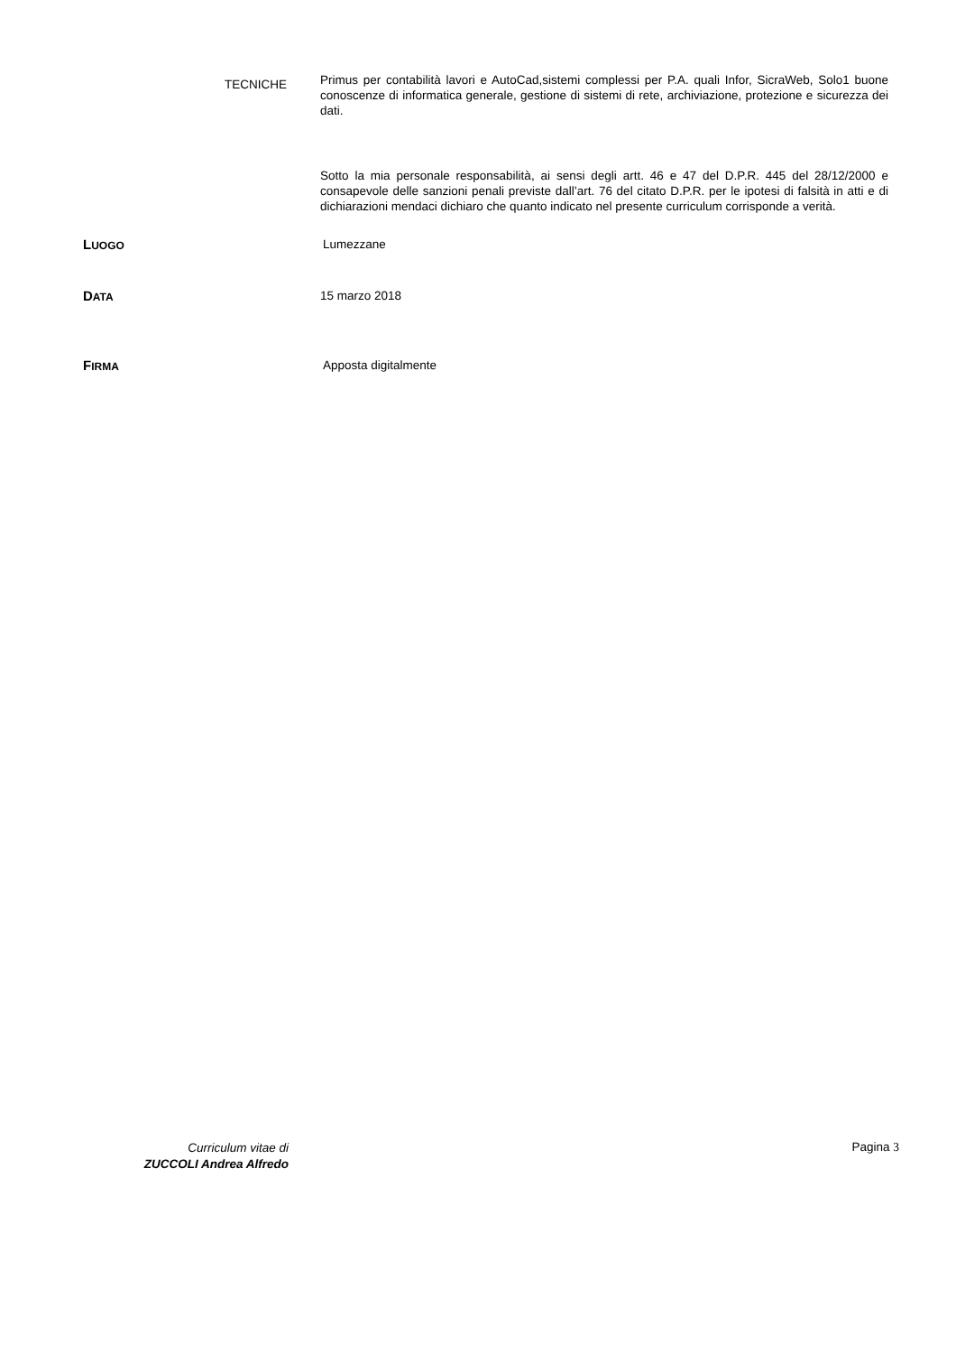TECNICHE
Primus per contabilità lavori e AutoCad,sistemi complessi per P.A. quali Infor, SicraWeb, Solo1 buone conoscenze di informatica generale, gestione di sistemi di rete, archiviazione, protezione e sicurezza dei dati.
Sotto la mia personale responsabilità, ai sensi degli artt. 46 e 47 del D.P.R. 445 del 28/12/2000 e consapevole delle sanzioni penali previste dall’art. 76 del citato D.P.R. per le ipotesi di falsità in atti e di dichiarazioni mendaci dichiaro che quanto indicato nel presente curriculum corrisponde a verità.
LUOGO
Lumezzane
DATA
15 marzo 2018
FIRMA
Apposta digitalmente
Curriculum vitae di
ZUCCOLI Andrea Alfredo
Pagina 3